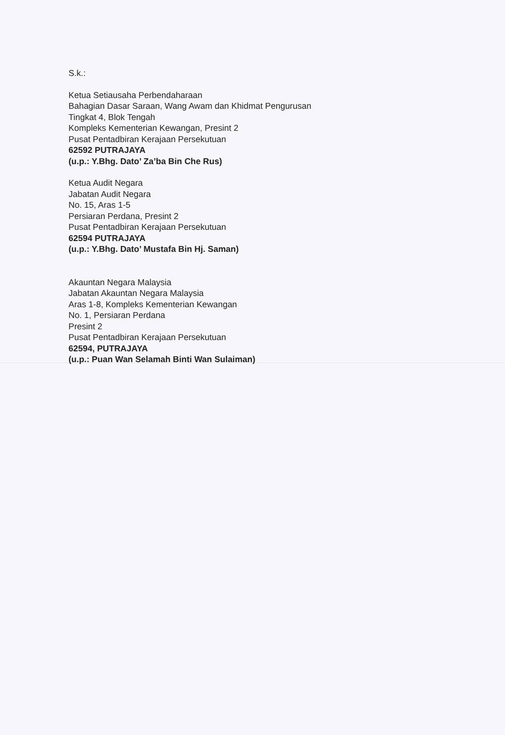S.k.:
Ketua Setiausaha Perbendaharaan
Bahagian Dasar Saraan, Wang Awam dan Khidmat Pengurusan
Tingkat 4, Blok Tengah
Kompleks Kementerian Kewangan, Presint 2
Pusat Pentadbiran Kerajaan Persekutuan
62592 PUTRAJAYA
(u.p.: Y.Bhg. Dato’ Za’ba Bin Che Rus)
Ketua Audit Negara
Jabatan Audit Negara
No. 15, Aras 1-5
Persiaran Perdana, Presint 2
Pusat Pentadbiran Kerajaan Persekutuan
62594 PUTRAJAYA
(u.p.: Y.Bhg. Dato’ Mustafa Bin Hj. Saman)
Akauntan Negara Malaysia
Jabatan Akauntan Negara Malaysia
Aras 1-8, Kompleks Kementerian Kewangan
No. 1, Persiaran Perdana
Presint 2
Pusat Pentadbiran Kerajaan Persekutuan
62594, PUTRAJAYA
(u.p.: Puan Wan Selamah Binti Wan Sulaiman)